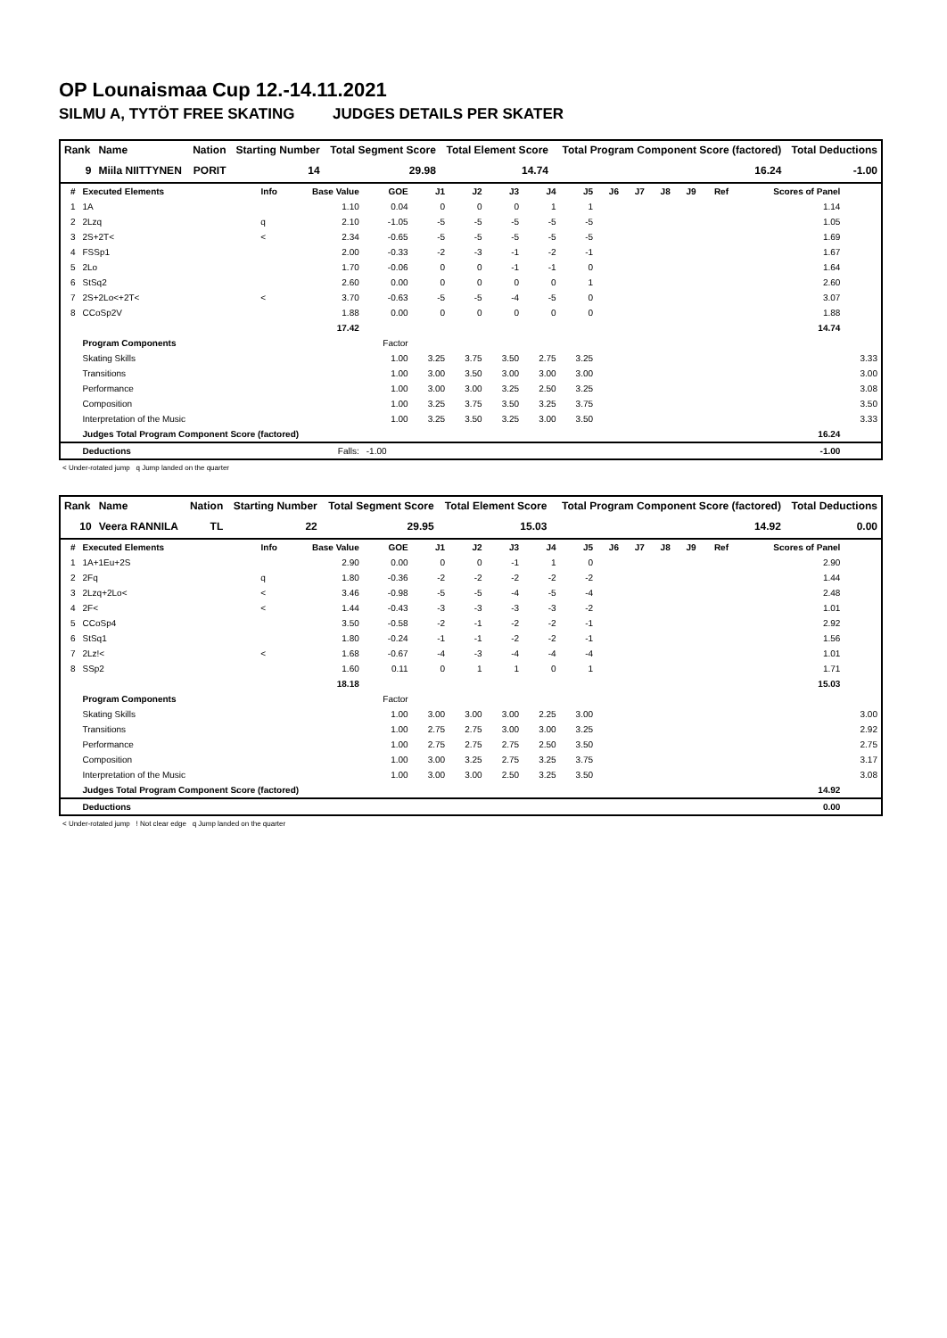OP Lounaismaa Cup 12.-14.11.2021
SILMU A, TYTÖT FREE SKATING JUDGES DETAILS PER SKATER
| Rank | Name | Nation | Starting Number | Total Segment Score | Total Element Score | Total Program Component Score (factored) | Total Deductions |
| --- | --- | --- | --- | --- | --- | --- | --- |
| 9 | Miila NIITTYNEN | PORIT | 14 | 29.98 | 14.74 | 16.24 | -1.00 |
| # | Executed Elements | Info | Base Value | GOE | J1 | J2 | J3 | J4 | J5 | J6 | J7 | J8 | J9 | Ref | Scores of Panel | |
| --- | --- | --- | --- | --- | --- | --- | --- | --- | --- | --- | --- | --- | --- | --- | --- | --- |
| 1 | 1A | | 1.10 | 0.04 | 0 | 0 | 0 | 1 | 1 | | | | | | 1.14 | |
| 2 | 2Lzq | q | 2.10 | -1.05 | -5 | -5 | -5 | -5 | -5 | | | | | | 1.05 | |
| 3 | 2S+2T< | < | 2.34 | -0.65 | -5 | -5 | -5 | -5 | -5 | | | | | | 1.69 | |
| 4 | FSSp1 | | 2.00 | -0.33 | -2 | -3 | -1 | -2 | -1 | | | | | | 1.67 | |
| 5 | 2Lo | | 1.70 | -0.06 | 0 | 0 | -1 | -1 | 0 | | | | | | 1.64 | |
| 6 | StSq2 | | 2.60 | 0.00 | 0 | 0 | 0 | 0 | 1 | | | | | | 2.60 | |
| 7 | 2S+2Lo<+2T< | < | 3.70 | -0.63 | -5 | -5 | -4 | -5 | 0 | | | | | | 3.07 | |
| 8 | CCoSp2V | | 1.88 | 0.00 | 0 | 0 | 0 | 0 | 0 | | | | | | 1.88 | |
| | | | 17.42 | | | | | | | | | | | | 14.74 | |
| | Program Components | | | Factor | | | | | | | | | | | | |
| | Skating Skills | | | 1.00 | 3.25 | 3.75 | 3.50 | 2.75 | 3.25 | | | | | | | 3.33 |
| | Transitions | | | 1.00 | 3.00 | 3.50 | 3.00 | 3.00 | 3.00 | | | | | | | 3.00 |
| | Performance | | | 1.00 | 3.00 | 3.00 | 3.25 | 2.50 | 3.25 | | | | | | | 3.08 |
| | Composition | | | 1.00 | 3.25 | 3.75 | 3.50 | 3.25 | 3.75 | | | | | | | 3.50 |
| | Interpretation of the Music | | | 1.00 | 3.25 | 3.50 | 3.25 | 3.00 | 3.50 | | | | | | | 3.33 |
| | Judges Total Program Component Score (factored) | | | | | | | | | | | | | | 16.24 | |
| | Deductions | | Falls: | -1.00 | | | | | | | | | | | -1.00 | |
< Under-rotated jump q Jump landed on the quarter
| Rank | Name | Nation | Starting Number | Total Segment Score | Total Element Score | Total Program Component Score (factored) | Total Deductions |
| --- | --- | --- | --- | --- | --- | --- | --- |
| 10 | Veera RANNILA | TL | 22 | 29.95 | 15.03 | 14.92 | 0.00 |
| # | Executed Elements | Info | Base Value | GOE | J1 | J2 | J3 | J4 | J5 | J6 | J7 | J8 | J9 | Ref | Scores of Panel | |
| --- | --- | --- | --- | --- | --- | --- | --- | --- | --- | --- | --- | --- | --- | --- | --- | --- |
| 1 | 1A+1Eu+2S | | 2.90 | 0.00 | 0 | 0 | -1 | 1 | 0 | | | | | | 2.90 | |
| 2 | 2Fq | q | 1.80 | -0.36 | -2 | -2 | -2 | -2 | -2 | | | | | | 1.44 | |
| 3 | 2Lzq+2Lo< | < | 3.46 | -0.98 | -5 | -5 | -4 | -5 | -4 | | | | | | 2.48 | |
| 4 | 2F< | < | 1.44 | -0.43 | -3 | -3 | -3 | -3 | -2 | | | | | | 1.01 | |
| 5 | CCoSp4 | | 3.50 | -0.58 | -2 | -1 | -2 | -2 | -1 | | | | | | 2.92 | |
| 6 | StSq1 | | 1.80 | -0.24 | -1 | -1 | -2 | -2 | -1 | | | | | | 1.56 | |
| 7 | 2Lz!< | < | 1.68 | -0.67 | -4 | -3 | -4 | -4 | -4 | | | | | | 1.01 | |
| 8 | SSp2 | | 1.60 | 0.11 | 0 | 1 | 1 | 0 | 1 | | | | | | 1.71 | |
| | | | 18.18 | | | | | | | | | | | | 15.03 | |
| | Program Components | | | Factor | | | | | | | | | | | | |
| | Skating Skills | | | 1.00 | 3.00 | 3.00 | 3.00 | 2.25 | 3.00 | | | | | | | 3.00 |
| | Transitions | | | 1.00 | 2.75 | 2.75 | 3.00 | 3.00 | 3.25 | | | | | | | 2.92 |
| | Performance | | | 1.00 | 2.75 | 2.75 | 2.75 | 2.50 | 3.50 | | | | | | | 2.75 |
| | Composition | | | 1.00 | 3.00 | 3.25 | 2.75 | 3.25 | 3.75 | | | | | | | 3.17 |
| | Interpretation of the Music | | | 1.00 | 3.00 | 3.00 | 2.50 | 3.25 | 3.50 | | | | | | | 3.08 |
| | Judges Total Program Component Score (factored) | | | | | | | | | | | | | | 14.92 | |
| | Deductions | | | | | | | | | | | | | | 0.00 | |
< Under-rotated jump ! Not clear edge q Jump landed on the quarter